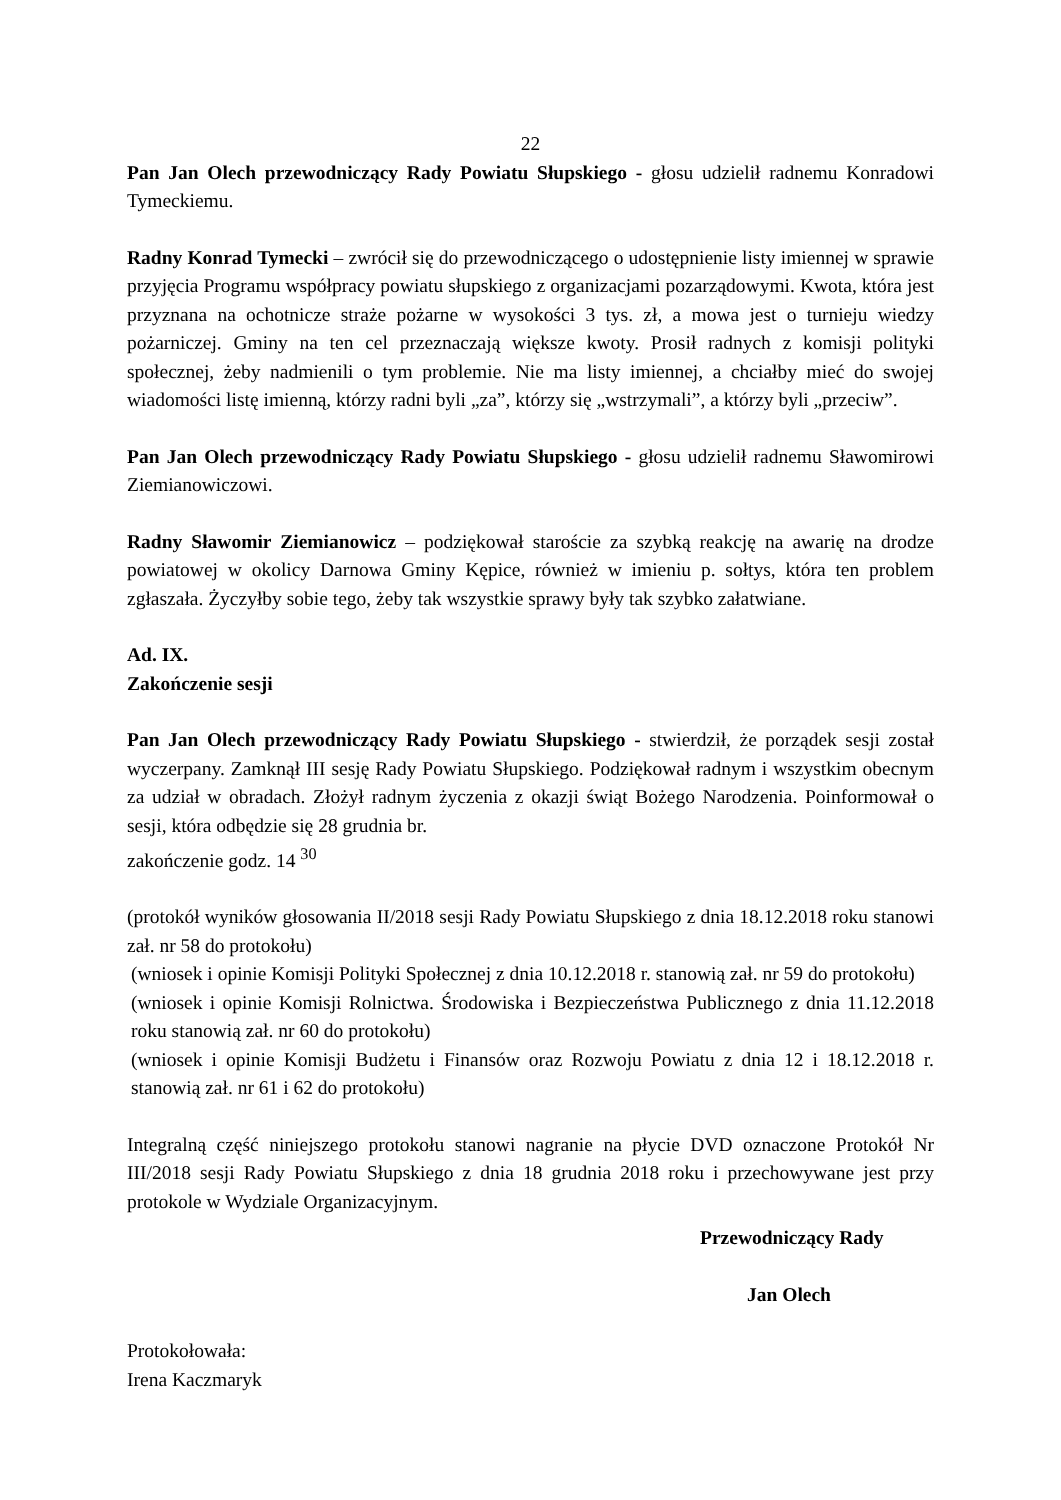22
Pan Jan Olech przewodniczący Rady Powiatu Słupskiego - głosu udzielił radnemu Konradowi Tymeckiemu.
Radny Konrad Tymecki – zwrócił się do przewodniczącego o udostępnienie listy imiennej w sprawie przyjęcia Programu współpracy powiatu słupskiego z organizacjami pozarządowymi. Kwota, która jest przyznana na ochotnicze straże pożarne w wysokości 3 tys. zł, a mowa jest o turnieju wiedzy pożarniczej. Gminy na ten cel przeznaczają większe kwoty. Prosił radnych z komisji polityki społecznej, żeby nadmienili o tym problemie. Nie ma listy imiennej, a chciałby mieć do swojej wiadomości listę imienną, którzy radni byli „za”, którzy się „wstrzymali”, a którzy byli „przeciw”.
Pan Jan Olech przewodniczący Rady Powiatu Słupskiego - głosu udzielił radnemu Sławomirowi Ziemianowiczowi.
Radny Sławomir Ziemianowicz – podziękował staroście za szybką reakcję na awarię na drodze powiatowej w okolicy Darnowa Gminy Kępice, również w imieniu p. sołtys, która ten problem zgłaszała. Życzyłby sobie tego, żeby tak wszystkie sprawy były tak szybko załatwiane.
Ad. IX.
Zakończenie sesji
Pan Jan Olech przewodniczący Rady Powiatu Słupskiego - stwierdził, że porządek sesji został wyczerpany. Zamknął III sesję Rady Powiatu Słupskiego. Podziękował radnym i wszystkim obecnym za udział w obradach. Złożył radnym życzenia z okazji świąt Bożego Narodzenia. Poinformował o sesji, która odbędzie się 28 grudnia br.
zakończenie godz. 14 <sup>30</sup>
(protokół wyników głosowania II/2018 sesji Rady Powiatu Słupskiego z dnia 18.12.2018 roku stanowi zał. nr 58 do protokołu)
(wniosek i opinie Komisji Polityki Społecznej z dnia 10.12.2018 r. stanowią zał. nr 59 do protokołu)
(wniosek i opinie Komisji Rolnictwa. Środowiska i Bezpieczeństwa Publicznego z dnia 11.12.2018 roku stanowią zał. nr 60 do protokołu)
(wniosek i opinie Komisji Budżetu i Finansów oraz Rozwoju Powiatu z dnia 12 i 18.12.2018 r. stanowią zał. nr 61 i 62 do protokołu)
Integralną część niniejszego protokołu stanowi nagranie na płycie DVD oznaczone Protokół Nr III/2018 sesji Rady Powiatu Słupskiego z dnia 18 grudnia 2018 roku i przechowywane jest przy protokole w Wydziale Organizacyjnym.
Przewodniczący Rady
Jan Olech
Protokołowała:
Irena Kaczmaryk